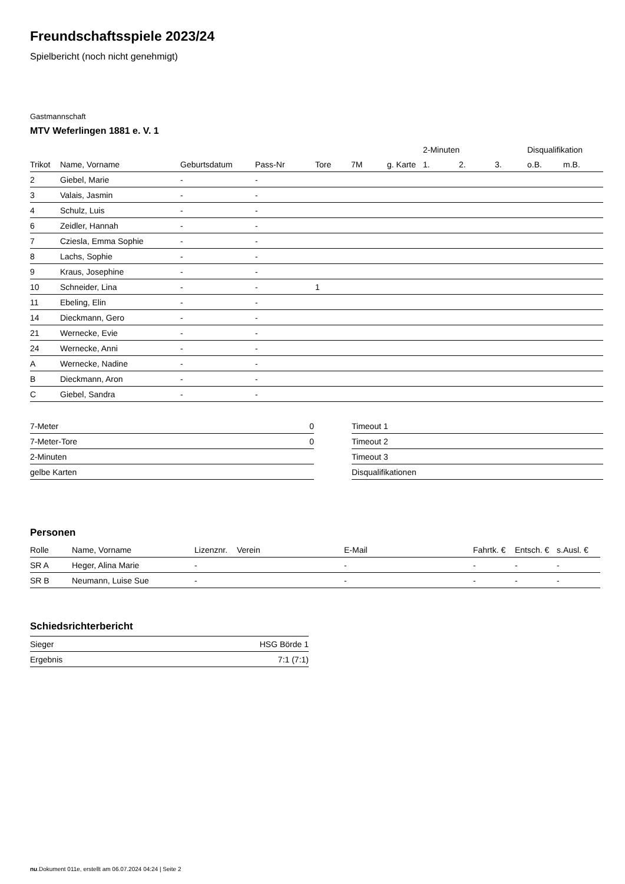Freundschaftsspiele 2023/24
Spielbericht (noch nicht genehmigt)
Gastmannschaft
MTV Weferlingen 1881 e. V. 1
| | | | | | | | 2-Minuten | | | Disqualifikation | |
| --- | --- | --- | --- | --- | --- | --- | --- | --- | --- | --- | --- |
| Trikot | Name, Vorname | Geburtsdatum | Pass-Nr | Tore | 7M | g. Karte | 1. | 2. | 3. | o.B. | m.B. |
| 2 | Giebel, Marie | - | - | | | | | | | | |
| 3 | Valais, Jasmin | - | - | | | | | | | | |
| 4 | Schulz, Luis | - | - | | | | | | | | |
| 6 | Zeidler, Hannah | - | - | | | | | | | | |
| 7 | Cziesla, Emma Sophie | - | - | | | | | | | | |
| 8 | Lachs, Sophie | - | - | | | | | | | | |
| 9 | Kraus, Josephine | - | - | | | | | | | | |
| 10 | Schneider, Lina | - | - | 1 | | | | | | | |
| 11 | Ebeling, Elin | - | - | | | | | | | | |
| 14 | Dieckmann, Gero | - | - | | | | | | | | |
| 21 | Wernecke, Evie | - | - | | | | | | | | |
| 24 | Wernecke, Anni | - | - | | | | | | | | |
| A | Wernecke, Nadine | - | - | | | | | | | | |
| B | Dieckmann, Aron | - | - | | | | | | | | |
| C | Giebel, Sandra | - | - | | | | | | | | |
| 7-Meter | 0 |
| 7-Meter-Tore | 0 |
| 2-Minuten | |
| gelbe Karten | |
| Timeout 1 |
| Timeout 2 |
| Timeout 3 |
| Disqualifikationen |
Personen
| Rolle | Name, Vorname | Lizenznr. | Verein | E-Mail | Fahrtk. € | Entsch. € | s.Ausl. € |
| --- | --- | --- | --- | --- | --- | --- | --- |
| SR A | Heger, Alina Marie | - | | - | - | - | - |
| SR B | Neumann, Luise Sue | - | | - | - | - | - |
Schiedsrichterbericht
| Sieger | HSG Börde 1 |
| Ergebnis | 7:1 (7:1) |
nu.Dokument 011e, erstellt am 06.07.2024 04:24 | Seite 2